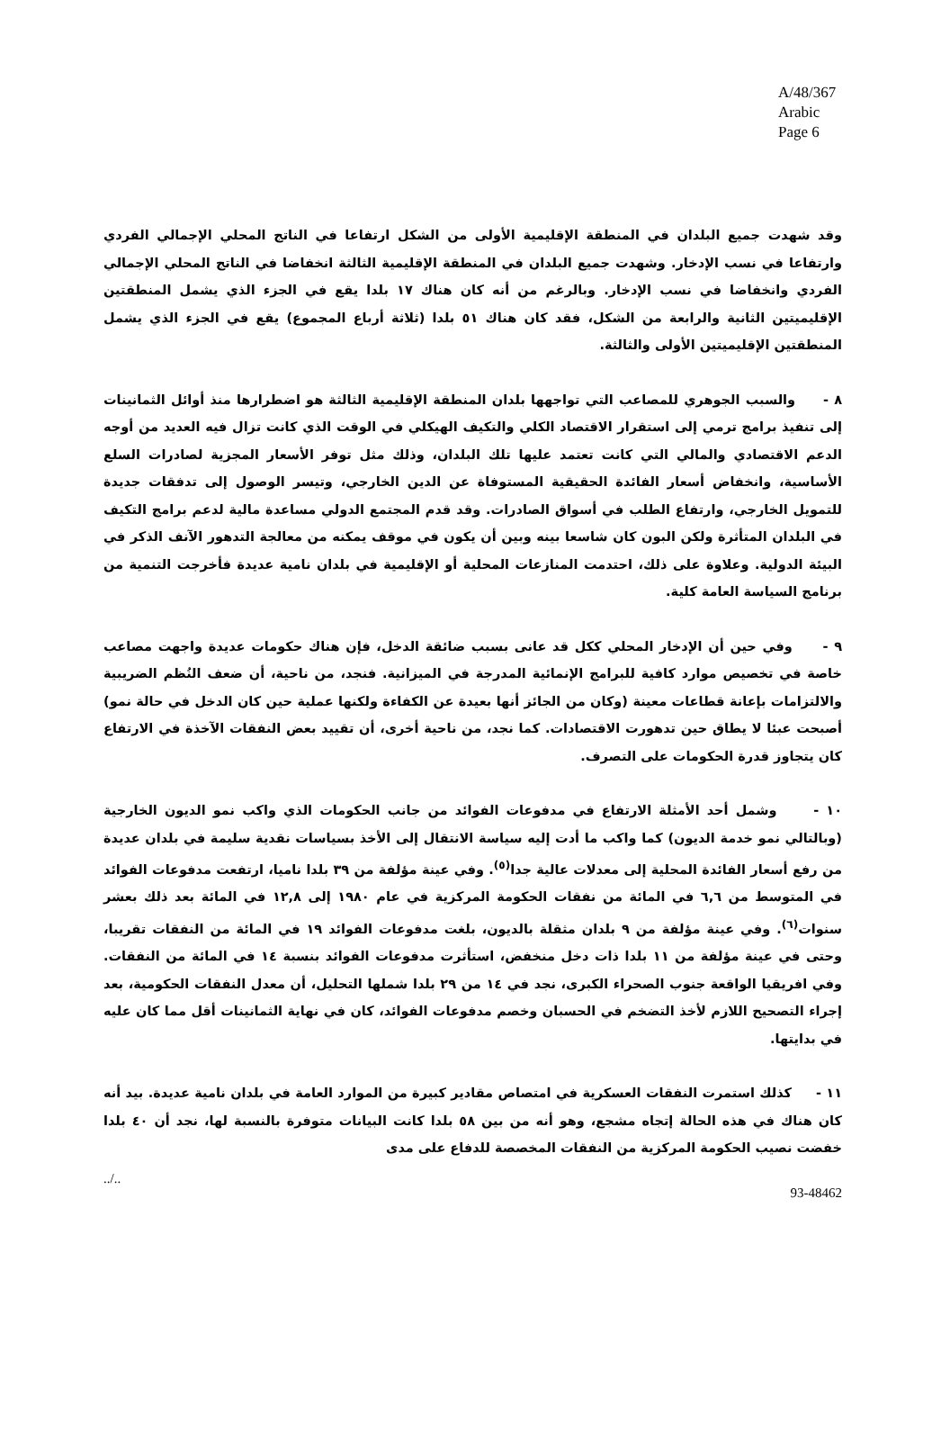A/48/367
Arabic
Page 6
وقد شهدت جميع البلدان في المنطقة الإقليمية الأولى من الشكل ارتفاعا في الناتج المحلي الإجمالي الفردي وارتفاعا في نسب الإدخار. وشهدت جميع البلدان في المنطقة الإقليمية الثالثة انخفاضا في الناتج المحلي الإجمالي الفردي وانخفاضا في نسب الإدخار. وبالرغم من أنه كان هناك ١٧ بلدا يقع في الجزء الذي يشمل المنطقتين الإقليميتين الثانية والرابعة من الشكل، فقد كان هناك ٥١ بلدا (ثلاثة أرباع المجموع) يقع في الجزء الذي يشمل المنطقتين الإقليميتين الأولى والثالثة.
٨ - والسبب الجوهري للمصاعب التي تواجهها بلدان المنطقة الإقليمية الثالثة هو اضطرارها منذ أوائل الثمانينات إلى تنفيذ برامج ترمي إلى استقرار الاقتصاد الكلي والتكيف الهيكلي في الوقت الذي كانت تزال فيه العديد من أوجه الدعم الاقتصادي والمالي التي كانت تعتمد عليها تلك البلدان، وذلك مثل توفر الأسعار المجزية لصادرات السلع الأساسية، وانخفاض أسعار الفائدة الحقيقية المستوفاة عن الدين الخارجي، وتيسر الوصول إلى تدفقات جديدة للتمويل الخارجي، وارتفاع الطلب في أسواق الصادرات. وقد قدم المجتمع الدولي مساعدة مالية لدعم برامج التكيف في البلدان المتأثرة ولكن البون كان شاسعا بينه وبين أن يكون في موقف يمكنه من معالجة التدهور الآنف الذكر في البيئة الدولية. وعلاوة على ذلك، احتدمت المنازعات المحلية أو الإقليمية في بلدان نامية عديدة فأخرجت التنمية من برنامج السياسة العامة كلية.
٩ - وفي حين أن الإدخار المحلي ككل قد عانى بسبب ضائقة الدخل، فإن هناك حكومات عديدة واجهت مصاعب خاصة في تخصيص موارد كافية للبرامج الإنمائية المدرجة في الميزانية. فنجد، من ناحية، أن ضعف النُظم الضريبية والالتزامات بإعانة قطاعات معينة (وكان من الجائز أنها بعيدة عن الكفاءة ولكنها عملية حين كان الدخل في حالة نمو) أصبحت عبئا لا يطاق حين تدهورت الاقتصادات. كما نجد، من ناحية أخرى، أن تقييد بعض النفقات الآخذة في الارتفاع كان يتجاوز قدرة الحكومات على التصرف.
١٠ - وشمل أحد الأمثلة الارتفاع في مدفوعات الفوائد من جانب الحكومات الذي واكب نمو الديون الخارجية (وبالتالي نمو خدمة الديون) كما واكب ما أدت إليه سياسة الانتقال إلى الأخذ بسياسات نقدية سليمة في بلدان عديدة من رفع أسعار الفائدة المحلية إلى معدلات عالية جدا<sup>(٥)</sup>. وفي عينة مؤلفة من ٣٩ بلدا ناميا، ارتفعت مدفوعات الفوائد في المتوسط من ٦,٦ في المائة من نفقات الحكومة المركزية في عام ١٩٨٠ إلى ١٢,٨ في المائة بعد ذلك بعشر سنوات<sup>(٦)</sup>. وفي عينة مؤلفة من ٩ بلدان مثقلة بالديون، بلغت مدفوعات الفوائد ١٩ في المائة من النفقات تقريبا، وحتى في عينة مؤلفة من ١١ بلدا ذات دخل منخفض، استأثرت مدفوعات الفوائد بنسبة ١٤ في المائة من النفقات. وفي افريقيا الواقعة جنوب الصحراء الكبرى، نجد في ١٤ من ٢٩ بلدا شملها التحليل، أن معدل النفقات الحكومية، بعد إجراء التصحيح اللازم لأخذ التضخم في الحسبان وخصم مدفوعات الفوائد، كان في نهاية الثمانينات أقل مما كان عليه في بدايتها.
١١ - كذلك استمرت النفقات العسكرية في امتصاص مقادير كبيرة من الموارد العامة في بلدان نامية عديدة. بيد أنه كان هناك في هذه الحالة إتجاه مشجع، وهو أنه من بين ٥٨ بلدا كانت البيانات متوفرة بالنسبة لها، نجد أن ٤٠ بلدا خفضت نصيب الحكومة المركزية من النفقات المخصصة للدفاع على مدى
../.. 93-48462